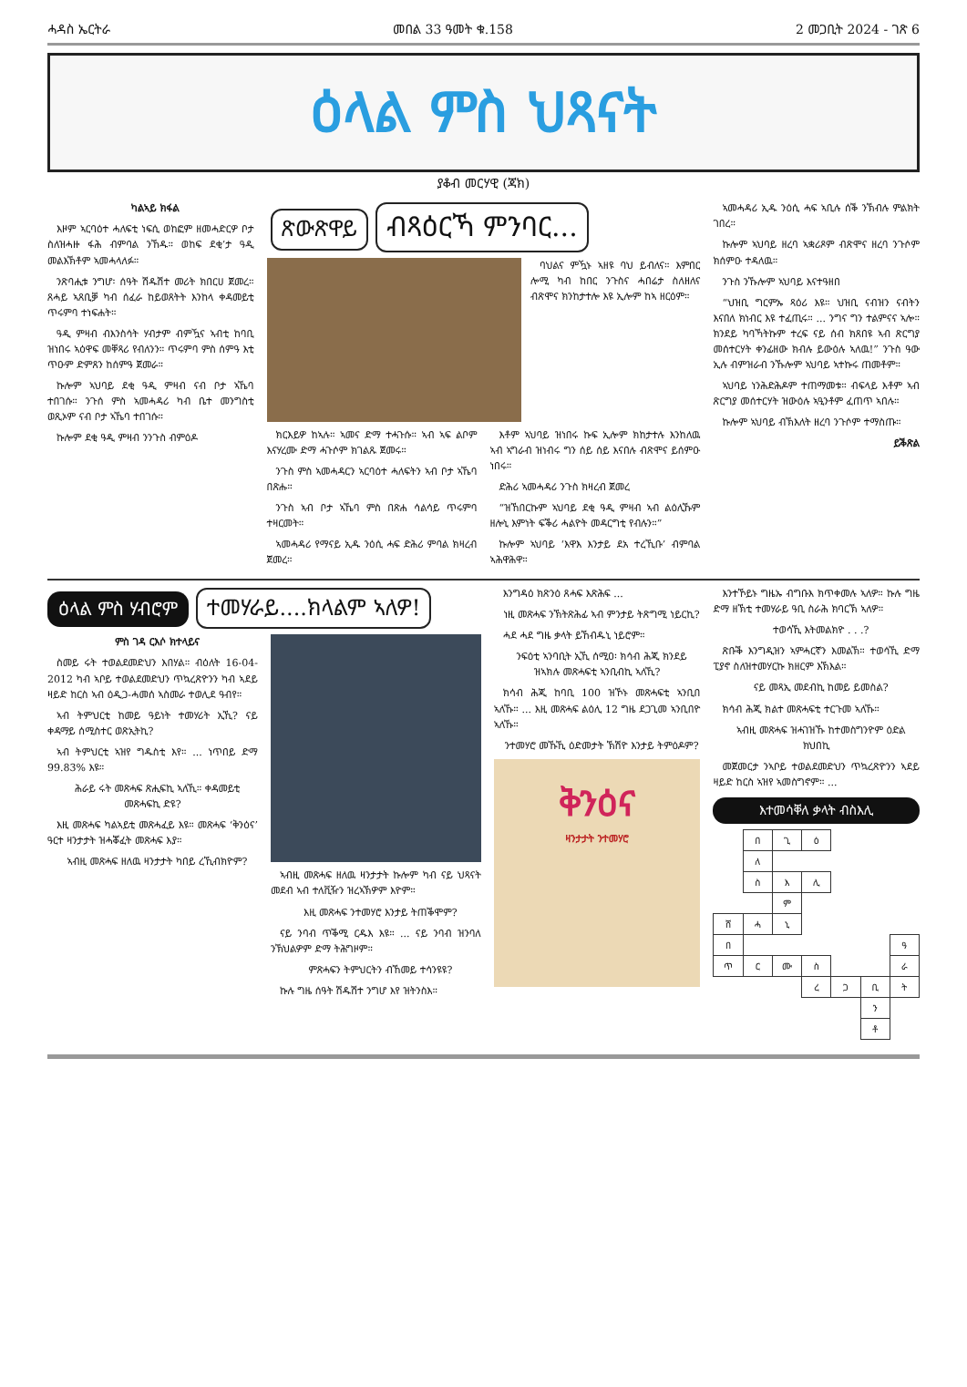ሓዳስ ኤርትራ መበል 33 ዓመት ቁ.158 2 መጋቢት 2024 - ገጽ 6
ዕላል ምስ ህጻናት
ያቆብ መርሃዊ (ጃክ)
ካልኣይ ክፋል
እዞም ኣርባዕተ ሓለፍቲ ነፍሲ ወከፎም ዘመሓድርዎ ቦታ ስለዝሓዙ ፋሕ ብምባል ንኸዱ። ወከፍ ደቂ’ታ ዓዲ መልእኽቶም ኣመሓላለፉ።
ንጽባሒቱ ንግሆ፡ ሰዓት ሽዱሽተ መሪት ክበርሀ ጀመረ። ጸሓይ ኣጸቢቓ ካብ ሰፈራ ከይወጸትት እንከላ ቀዳመይቲ ጥሩምባ ተነፍሐት።
ዓዲ ምዛብ ብእንስሳት ሃብታም ብምዃና ኣብቲ ከባቢ ዝነበሩ ኣዕዋፍ መቐጻሪ የብለንን። ጥሩምባ ምስ ሰምዓ እቲ ጥዑም ድምጸን ከሰምዓ ጀመራ።
ኩሎም ኣህባይ ደቂ ዓዲ ምዛብ ናብ ቦታ ኣኼባ ተበገሱ። ንጉሰ ምስ ኣመሓዳሪ ካብ ቤተ መንግስቲ ወጺኦም ናብ ቦታ ኣኼባ ተበገሱ።
ኩሎም ደቂ ዓዲ ምዛብ ንንጉስ ብምዕዶ
ጽውጽዋይ ብጻዕርኻ ምንባር...
ባህልና ምዃኑ ኣዘዩ ባህ ይብለና። እምበር ሎሚ ካብ ከበር ንጉስና ሓበሬታ ስለዘለና ብጽሞና ክንከታተሎ እዩ ኢሎም ከኣ ዘርዕም።
ክርእይዎ ከኣሉ። ኣመና ድማ ተሓጉሱ። ኣብ ኣፍ ልቦም እናሃረሙ ድማ ሓጉሶም ክገልጹ ጀመሩ።
ንጉስ ምስ ኣመሓዳርን ኣርባዕተ ሓለፍትን ኣብ ቦታ ኣኼባ በጽሑ።
ንጉስ ኣብ ቦታ ኣኼባ ምስ በጽሐ ሳልሳይ ጥሩምባ ተዛርመት።
ኣመሓዳሪ የማናይ ኢዱ ንዕሲ ሓፍ ድሕሪ ምባል ክዛረብ ጀመረ።
እቶም ኣህባይ ዝነበሩ ኩፍ ኢሎም ክከታተሉ እንከለዉ ኣብ ኣግራብ ዝነብሩ ግን ሰይ ሰይ እናበሉ ብጽሞና ይሰምዑ ነበሩ።
ድሕሪ ኣመሓዳሪ ንጉስ ክዛረብ ጀመረ
“ዝኸበርኩም ኣህባይ ደቂ ዓዲ ምዛብ ኣብ ልዕሊኹም ዘሎኒ እምነት ፍቕሪ ሓልዮት መዳርግቲ የብሉን።”
ኩሎም ኣህባይ ‘እዋእ እንታይ ደአ ተረኺቡ’ ብምባል ኣሕዋሕዋ።
ኣመሓዳሪ ኢዱ ንዕሲ ሓፍ ኣቢሉ ሰቕ ንኽብሉ ምልክት ገበረ።
ኩሎም ኣህባይ ዘረባ ኣቋሪጾም ብጽሞና ዘረባ ንጉሶም ክሰምዑ ተዳለዉ።
ንጉስ ንኹሎም ኣህባይ እናተዓዘበ
“ህዝቢ ግርምኡ ጻዕሪ እዩ። ህዝቢ ናብዝን ናብትን እናበለ ክነብር እዩ ተፈጢሩ። ... ንግና ግን ተልምናና ኣሎ። ክንደይ ካባኻትኩም ተረፍ ናይ ሰብ ክጸበዩ ኣብ ጽርግያ መሰተርሃት ቀንፊዘው ክብሉ ይውዕሉ ኣለዉ!” ንጉስ ዓው ኢሉ ብምዝራብ ንኹሎም ኣህባይ ኣተኩሩ ጠመቶም።
ኣህባይ ነንሕድሕዶም ተጠማመቱ። ብፍላይ እቶም ኣብ ጽርግያ መሰተርሃት ዝውዕሉ ኣዒንቶም ፈጠጥ ኣበሉ።
ኩሎም ኣህባይ ብኽእለት ዘረባ ንጉሶም ተማስጡ።
ይቕጽል
ዕላል ምስ ሃብሮም ተመሃራይ....ክላልም ኣለዎ!
ምስ ገዳ ርእሶ ክተላይና
ስመይ ሩት ተወልደመድህን እበሃል። ብዕለት 16-04-2012 ካብ ኣቦይ ተወልደመድህን ጥኳረጽዮንን ካብ ኣደይ ዛይድ ከርስ ኣብ ዕዲጋ-ሓመሰ ኣስመራ ተወሊደ ዓብየ።
ኣብ ትምህርቲ ከመይ ዓይነት ተመሃሪት ኢኺ? ናይ ቀዳማይ ሰሚስተር ወጽኢትኪ?
ኣብ ትምህርቲ ኣዝየ ግዱስቲ እየ። ... ነጥበይ ድማ 99.83% እዩ።
ሕራይ ሩት መጽሓፍ ጽሒፍኪ ኣለኺ። ቀዳመይቲ መጽሓፍኪ ድዩ?
እዚ መጽሓፍ ካልኣይቲ መጽሓፈይ እዩ። መጽሓፍ ‘ቅንዕና’ ዓርተ ዛንታታት ዝሓቖፈት መጽሓፍ እያ።
ኣብዚ መጽሓፍ ዘለዉ ዛንታታት ካበይ ረኺብክዮም?
ኣብዚ መጽሓፍ ዘለዉ ዛንታታት ኩሎም ካብ ናይ ህጻናት መደብ ኣብ ተለቪዥን ዝረኣኽዎም እዮም።
እዚ መጽሓፍ ንተመሃሮ እንታይ ትጠቕሞም?
ናይ ንባብ ጥቕሚ ርዱእ እዩ። ... ናይ ንባብ ዝንባለ ንኽህልዎም ድማ ትሕግዞም።
ምጽሓፍን ትምህርትን ብኸመይ ተሳንዩዩ?
ኩሉ ግዜ ሰዓት ሽዱሽተ ንግሆ እየ ዝትንስእ።
እንግዳዕ ክጽንዕ ጸሓፍ እጽሕፍ ...
ነዚ መጽሓፍ ንኽትጽሕፊ ኣብ ምንታይ ትጽግሚ ነይርኪ?
ሓደ ሓደ ግዜ ቃላት ይኸብዱኒ ነይሮም።
ንፍዕቲ ኣንባቢት ኢኺ ሰሚዐ፡ ክሳብ ሕጂ ክንደይ ዝኣክሉ መጽሓፍቲ ኣንቢብኪ ኣለኺ?
ክሳብ ሕጂ ከባቢ 100 ዝኾኑ መጽሓፍቲ ኣንቢበ ኣለኹ። ... እዚ መጽሓፍ ልዕሊ 12 ግዜ ደጋጊመ ኣንቢበዮ ኣለኹ።
ንተመሃሮ መኹኺ ዕድመታት ኽሽዮ እንታይ ትምዕዶም?
ቅንዕና
ዛንታታት ንተመሃሮ
እንተኾይኑ ግዜኡ ብግቡእ ክጥቀመሉ ኣለዎ። ኩሉ ግዜ ድማ ዘኽቲ ተመሃራይ ዓቢ ስራሕ ክባርኽ ኣለዎ።
ተወሳኺ እትመልክዮ . . .?
ጽቡቕ እንግዲዝን ኣምሓርኛን እመልኽ። ተወሳኺ ድማ ፒያኖ ስለዝተመሃርኩ ክዘርም እኽእል።
ናይ መጻኢ መደብኪ ከመይ ይመስል?
ክሳብ ሕጂ ክልተ መጽሓፍቲ ተርጉመ ኣለኹ።
ኣብዚ መጽሓፍ ዝሓገዝኹ ከተመስግንዮም ዕድል ክህበኪ
መጀመርታ ንኣቦይ ተወልደመድህን ጥኳረጽዮንን ኣደይ ዛይድ ከርስ ኣዝየ ኣመስግኖም። ...
እተመሳቐለ ቃላት ብስእሊ
| | በ | ጊ | ዕ | | | |
| | ለ | | | | | |
| | ስ | እ | ሊ | | | |
| | | ም | | | | |
| ሸ | ሓ | ኒ | | | | |
| በ | | | | | | ዓ |
| ጥ | ር | ሙ | ስ | | | ራ |
| | | | ረ | ጋ | ቢ | ት |
| | | | | | ን | |
| | | | | | ቶ | |